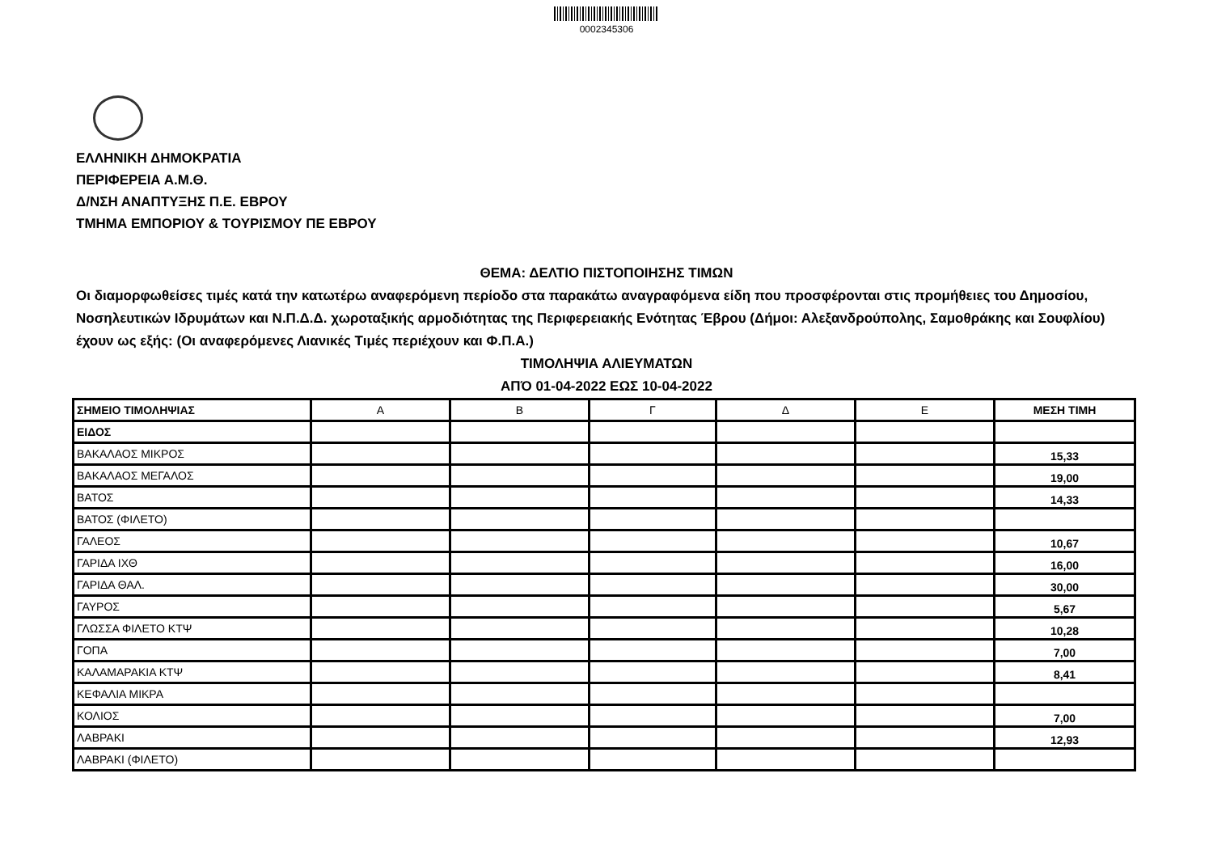0002345306
ΕΛΛΗΝΙΚΗ ΔΗΜΟΚΡΑΤΙΑ
ΠΕΡΙΦΕΡΕΙΑ Α.Μ.Θ.
Δ/ΝΣΗ ΑΝΑΠΤΥΞΗΣ Π.Ε. ΕΒΡΟΥ
ΤΜΗΜΑ ΕΜΠΟΡΙΟΥ & ΤΟΥΡΙΣΜΟΥ ΠΕ ΕΒΡΟΥ
ΘΕΜΑ: ΔΕΛΤΙΟ ΠΙΣΤΟΠΟΙΗΣΗΣ ΤΙΜΩΝ
Οι διαμορφωθείσες τιμές κατά την κατωτέρω αναφερόμενη περίοδο στα παρακάτω αναγραφόμενα είδη που προσφέρονται στις προμήθειες του Δημοσίου, Νοσηλευτικών Ιδρυμάτων και Ν.Π.Δ.Δ. χωροταξικής αρμοδιότητας της Περιφερειακής Ενότητας Έβρου (Δήμοι: Αλεξανδρούπολης, Σαμοθράκης και Σουφλίου) έχουν ως εξής: (Οι αναφερόμενες Λιανικές Τιμές περιέχουν και Φ.Π.Α.)
ΤΙΜΟΛΗΨΙΑ ΑΛΙΕΥΜΑΤΩΝ
ΑΠΌ 01-04-2022 ΕΩΣ 10-04-2022
| ΣΗΜΕΙΟ ΤΙΜΟΛΗΨΙΑΣ | Α | Β | Γ | Δ | Ε | ΜΕΣΗ ΤΙΜΗ |
| ΕΙΔΟΣ | | | | | | |
| ΒΑΚΑΛΑΟΣ ΜΙΚΡΟΣ | | | | | | 15,33 |
| ΒΑΚΑΛΑΟΣ ΜΕΓΑΛΟΣ | | | | | | 19,00 |
| ΒΑΤΟΣ | | | | | | 14,33 |
| ΒΑΤΟΣ (ΦΙΛΕΤΟ) | | | | | | |
| ΓΑΛΕΟΣ | | | | | | 10,67 |
| ΓΑΡΙΔΑ ΙΧΘ | | | | | | 16,00 |
| ΓΑΡΙΔΑ ΘΑΛ. | | | | | | 30,00 |
| ΓΑΥΡΟΣ | | | | | | 5,67 |
| ΓΛΩΣΣΑ ΦΙΛΕΤΟ ΚΤΨ | | | | | | 10,28 |
| ΓΟΠΑ | | | | | | 7,00 |
| ΚΑΛΑΜΑΡΑΚΙΑ ΚΤΨ | | | | | | 8,41 |
| ΚΕΦΑΛΙΑ ΜΙΚΡΑ | | | | | | |
| ΚΟΛΙΟΣ | | | | | | 7,00 |
| ΛΑΒΡΑΚΙ | | | | | | 12,93 |
| ΛΑΒΡΑΚΙ (ΦΙΛΕΤΟ) | | | | | | |